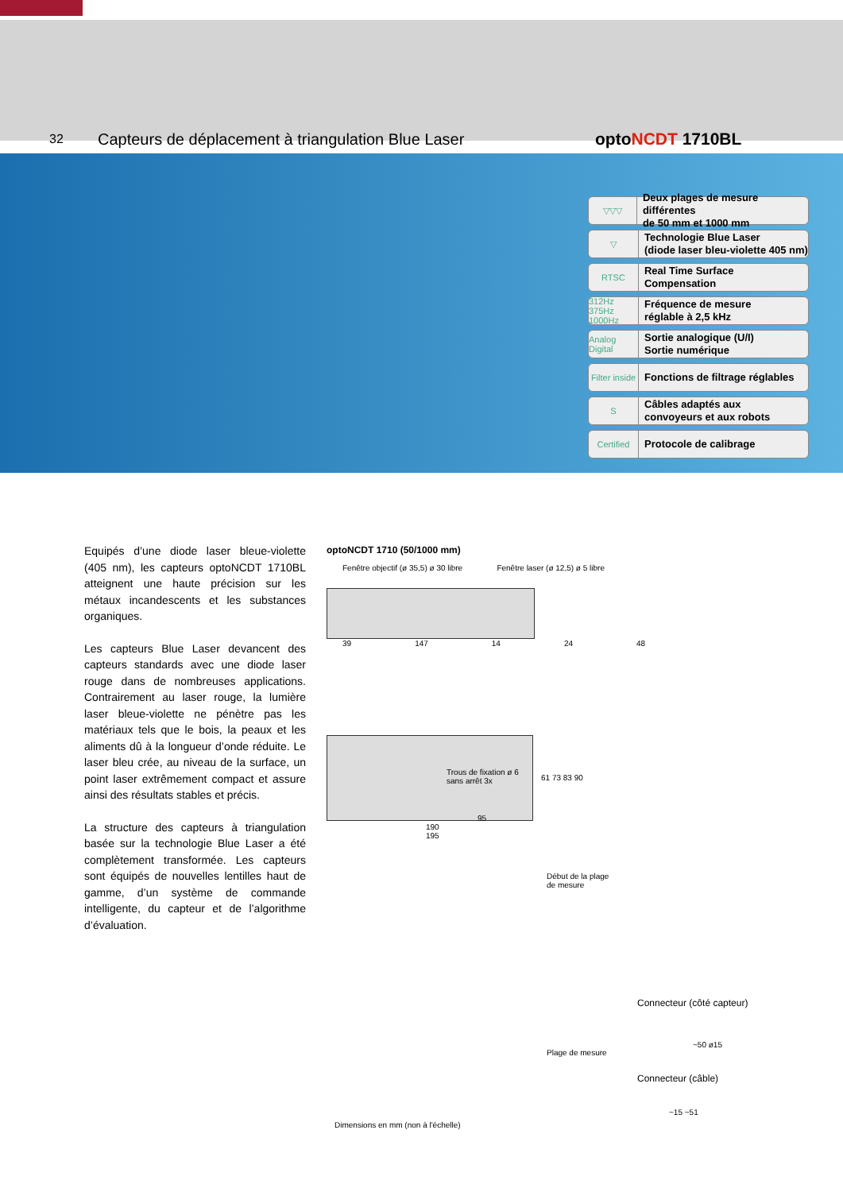32
Capteurs de déplacement à triangulation Blue Laser optoNCDT 1710BL
▽▽▽
Deux plages de mesure différentes
de 50 mm et 1000 mm
▽
Technologie Blue Laser
(diode laser bleu-violette 405 nm)
RTSC
Real Time Surface Compensation
312Hz 375Hz 1000Hz
Fréquence de mesure
réglable à 2,5 kHz
Analog Digital
Sortie analogique (U/I)
Sortie numérique
Filter inside
Fonctions de filtrage réglables
S
Câbles adaptés aux
convoyeurs et aux robots
Certified
Protocole de calibrage
Equipés d’une diode laser bleue-violette (405 nm), les capteurs optoNCDT 1710BL atteignent une haute précision sur les métaux incandescents et les substances organiques.
Les capteurs Blue Laser devancent des capteurs standards avec une diode laser rouge dans de nombreuses applications. Contrairement au laser rouge, la lumière laser bleue-violette ne pénètre pas les matériaux tels que le bois, la peaux et les aliments dû à la longueur d’onde réduite. Le laser bleu crée, au niveau de la surface, un point laser extrêmement compact et assure ainsi des résultats stables et précis.
La structure des capteurs à triangulation basée sur la technologie Blue Laser a été complètement transformée. Les capteurs sont équipés de nouvelles lentilles haut de gamme, d’un système de commande intelligente, du capteur et de l’algorithme d’évaluation.
optoNCDT 1710 (50/1000 mm)
Fenêtre objectif (ø 35,5) ø 30 libre Fenêtre laser (ø 12,5) ø 5 libre
39 147 14 24 48
Trous de fixation ø 6
sans arrêt 3x
61 73 83 90
95
190
195
Début de la plage
de mesure
Plage de mesure
Dimensions en mm (non à l'échelle)
Connecteur (côté capteur)
~50 ø15
Connecteur (câble)
~15 ~51